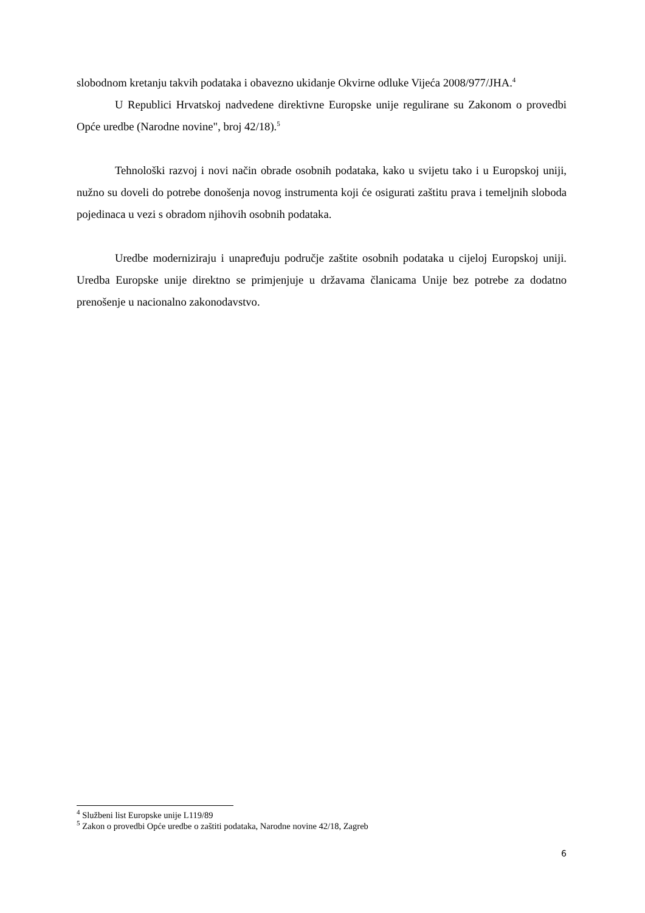slobodnom kretanju takvih podataka i obavezno ukidanje Okvirne odluke Vijeća 2008/977/JHA.<sup>4</sup>
U Republici Hrvatskoj nadvedene direktivne Europske unije regulirane su Zakonom o provedbi Opće uredbe (Narodne novine", broj 42/18).<sup>5</sup>
Tehnološki razvoj i novi način obrade osobnih podataka, kako u svijetu tako i u Europskoj uniji, nužno su doveli do potrebe donošenja novog instrumenta koji će osigurati zaštitu prava i temeljnih sloboda pojedinaca u vezi s obradom njihovih osobnih podataka.
Uredbe moderniziraju i unapređuju područje zaštite osobnih podataka u cijeloj Europskoj uniji. Uredba Europske unije direktno se primjenjuje u državama članicama Unije bez potrebe za dodatno prenošenje u nacionalno zakonodavstvo.
<sup>4</sup> Službeni list Europske unije L119/89
<sup>5</sup> Zakon o provedbi Opće uredbe o zaštiti podataka, Narodne novine 42/18, Zagreb
6